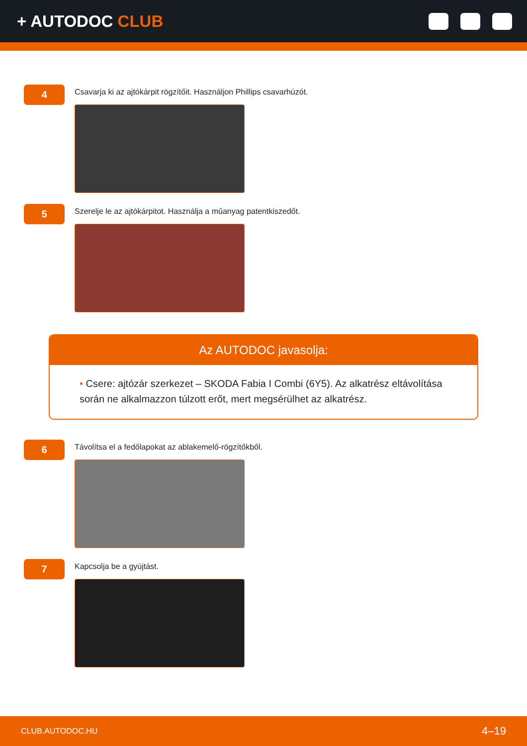+ AUTODOC CLUB
4
Csavarja ki az ajtókárpit rögzítőit. Használjon Phillips csavarhúzót.
5
Szerelje le az ajtókárpitot. Használja a műanyag patentkiszedőt.
Az AUTODOC javasolja:
• Csere: ajtózár szerkezet – SKODA Fabia I Combi (6Y5). Az alkatrész eltávolítása során ne alkalmazzon túlzott erőt, mert megsérülhet az alkatrész.
6
Távolítsa el a fedőlapokat az ablakemelő-rögzítőkből.
7
Kapcsolja be a gyújtást.
CLUB.AUTODOC.HU 4–19